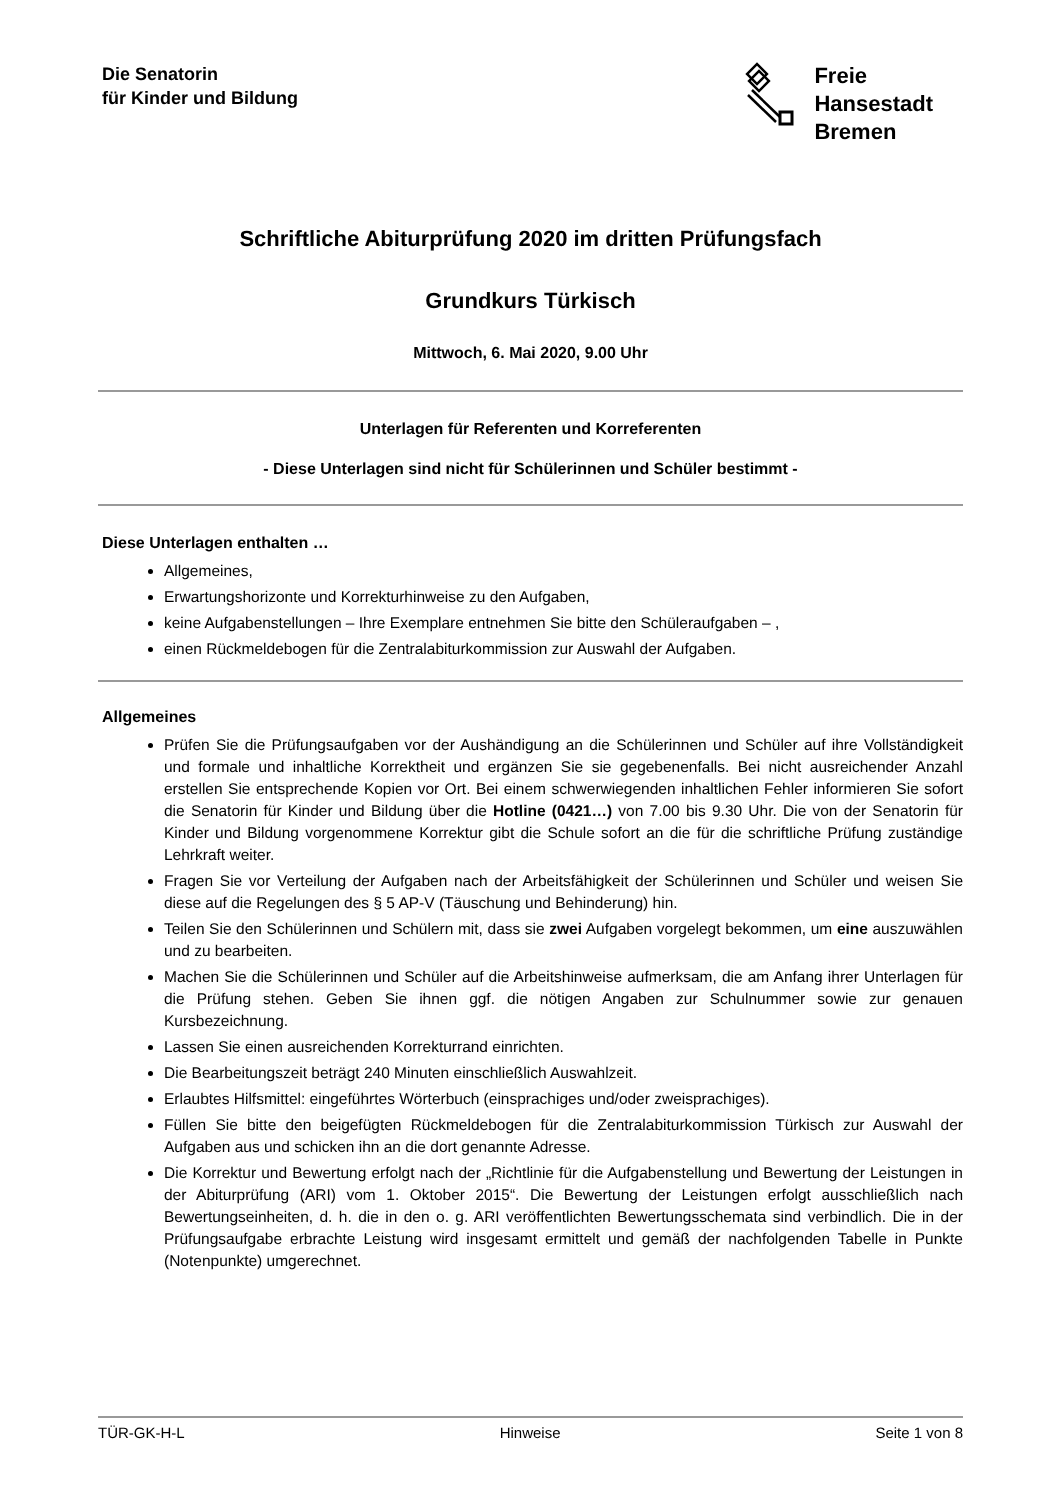Die Senatorin
für Kinder und Bildung
Freie
Hansestadt
Bremen
Schriftliche Abiturprüfung 2020 im dritten Prüfungsfach
Grundkurs Türkisch
Mittwoch, 6. Mai 2020, 9.00 Uhr
Unterlagen für Referenten und Korreferenten
- Diese Unterlagen sind nicht für Schülerinnen und Schüler bestimmt -
Diese Unterlagen enthalten …
Allgemeines,
Erwartungshorizonte und Korrekturhinweise zu den Aufgaben,
keine Aufgabenstellungen – Ihre Exemplare entnehmen Sie bitte den Schüleraufgaben – ,
einen Rückmeldebogen für die Zentralabiturkommission zur Auswahl der Aufgaben.
Allgemeines
Prüfen Sie die Prüfungsaufgaben vor der Aushändigung an die Schülerinnen und Schüler auf ihre Vollständigkeit und formale und inhaltliche Korrektheit und ergänzen Sie sie gegebenenfalls. Bei nicht ausreichender Anzahl erstellen Sie entsprechende Kopien vor Ort. Bei einem schwerwiegenden inhaltlichen Fehler informieren Sie sofort die Senatorin für Kinder und Bildung über die Hotline (0421…) von 7.00 bis 9.30 Uhr. Die von der Senatorin für Kinder und Bildung vorgenommene Korrektur gibt die Schule sofort an die für die schriftliche Prüfung zuständige Lehrkraft weiter.
Fragen Sie vor Verteilung der Aufgaben nach der Arbeitsfähigkeit der Schülerinnen und Schüler und weisen Sie diese auf die Regelungen des § 5 AP-V (Täuschung und Behinderung) hin.
Teilen Sie den Schülerinnen und Schülern mit, dass sie zwei Aufgaben vorgelegt bekommen, um eine auszuwählen und zu bearbeiten.
Machen Sie die Schülerinnen und Schüler auf die Arbeitshinweise aufmerksam, die am Anfang ihrer Unterlagen für die Prüfung stehen. Geben Sie ihnen ggf. die nötigen Angaben zur Schulnummer sowie zur genauen Kursbezeichnung.
Lassen Sie einen ausreichenden Korrekturrand einrichten.
Die Bearbeitungszeit beträgt 240 Minuten einschließlich Auswahlzeit.
Erlaubtes Hilfsmittel: eingeführtes Wörterbuch (einsprachiges und/oder zweisprachiges).
Füllen Sie bitte den beigefügten Rückmeldebogen für die Zentralabiturkommission Türkisch zur Auswahl der Aufgaben aus und schicken ihn an die dort genannte Adresse.
Die Korrektur und Bewertung erfolgt nach der „Richtlinie für die Aufgabenstellung und Bewertung der Leistungen in der Abiturprüfung (ARI) vom 1. Oktober 2015“. Die Bewertung der Leistungen erfolgt ausschließlich nach Bewertungseinheiten, d. h. die in den o. g. ARI veröffentlichten Bewertungsschemata sind verbindlich. Die in der Prüfungsaufgabe erbrachte Leistung wird insgesamt ermittelt und gemäß der nachfolgenden Tabelle in Punkte (Notenpunkte) umgerechnet.
TÜR-GK-H-L Hinweise Seite 1 von 8